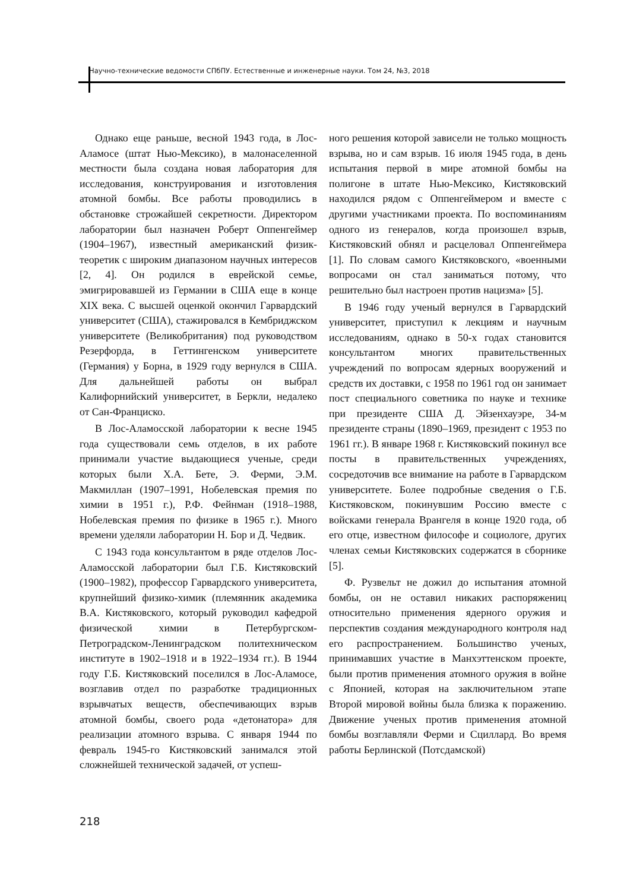Научно-технические ведомости СПбПУ. Естественные и инженерные науки. Том 24, №3, 2018
Однако еще раньше, весной 1943 года, в Лос-Аламосе (штат Нью-Мексико), в малонаселенной местности была создана новая лаборатория для исследования, конструирования и изготовления атомной бомбы. Все работы проводились в обстановке строжайшей секретности. Директором лаборатории был назначен Роберт Оппенгеймер (1904–1967), известный американский физик-теоретик с широким диапазоном научных интересов [2, 4]. Он родился в еврейской семье, эмигрировавшей из Германии в США еще в конце XIX века. С высшей оценкой окончил Гарвардский университет (США), стажировался в Кембриджском университете (Великобритания) под руководством Резерфорда, в Геттингенском университете (Германия) у Борна, в 1929 году вернулся в США. Для дальнейшей работы он выбрал Калифорнийский университет, в Беркли, недалеко от Сан-Франциско.
В Лос-Аламосской лаборатории к весне 1945 года существовали семь отделов, в их работе принимали участие выдающиеся ученые, среди которых были Х.А. Бете, Э. Ферми, Э.М. Макмиллан (1907–1991, Нобелевская премия по химии в 1951 г.), Р.Ф. Фейнман (1918–1988, Нобелевская премия по физике в 1965 г.). Много времени уделяли лаборатории Н. Бор и Д. Чедвик.
С 1943 года консультантом в ряде отделов Лос-Аламосской лаборатории был Г.Б. Кистяковский (1900–1982), профессор Гарвардского университета, крупнейший физико-химик (племянник академика В.А. Кистяковского, который руководил кафедрой физической химии в Петербургском-Петроградском-Ленинградском политехническом институте в 1902–1918 и в 1922–1934 гг.). В 1944 году Г.Б. Кистяковский поселился в Лос-Аламосе, возглавив отдел по разработке традиционных взрывчатых веществ, обеспечивающих взрыв атомной бомбы, своего рода «детонатора» для реализации атомного взрыва. С января 1944 по февраль 1945-го Кистяковский занимался этой сложнейшей технической задачей, от успеш-
ного решения которой зависели не только мощность взрыва, но и сам взрыв. 16 июля 1945 года, в день испытания первой в мире атомной бомбы на полигоне в штате Нью-Мексико, Кистяковский находился рядом с Оппенгеймером и вместе с другими участниками проекта. По воспоминаниям одного из генералов, когда произошел взрыв, Кистяковский обнял и расцеловал Оппенгеймера [1]. По словам самого Кистяковского, «военными вопросами он стал заниматься потому, что решительно был настроен против нацизма» [5].
В 1946 году ученый вернулся в Гарвардский университет, приступил к лекциям и научным исследованиям, однако в 50-х годах становится консультантом многих правительственных учреждений по вопросам ядерных вооружений и средств их доставки, с 1958 по 1961 год он занимает пост специального советника по науке и технике при президенте США Д. Эйзенхауэре, 34-м президенте страны (1890–1969, президент с 1953 по 1961 гг.). В январе 1968 г. Кистяковский покинул все посты в правительственных учреждениях, сосредоточив все внимание на работе в Гарвардском университете. Более подробные сведения о Г.Б. Кистяковском, покинувшим Россию вместе с войсками генерала Врангеля в конце 1920 года, об его отце, известном философе и социологе, других членах семьи Кистяковских содержатся в сборнике [5].
Ф. Рузвельт не дожил до испытания атомной бомбы, он не оставил никаких распоряжениц относительно применения ядерного оружия и перспектив создания международного контроля над его распространением. Большинство ученых, принимавших участие в Манхэттенском проекте, были против применения атомного оружия в войне с Японией, которая на заключительном этапе Второй мировой войны была близка к поражению. Движение ученых против применения атомной бомбы возглавляли Ферми и Сциллард. Во время работы Берлинской (Потсдамской)
218